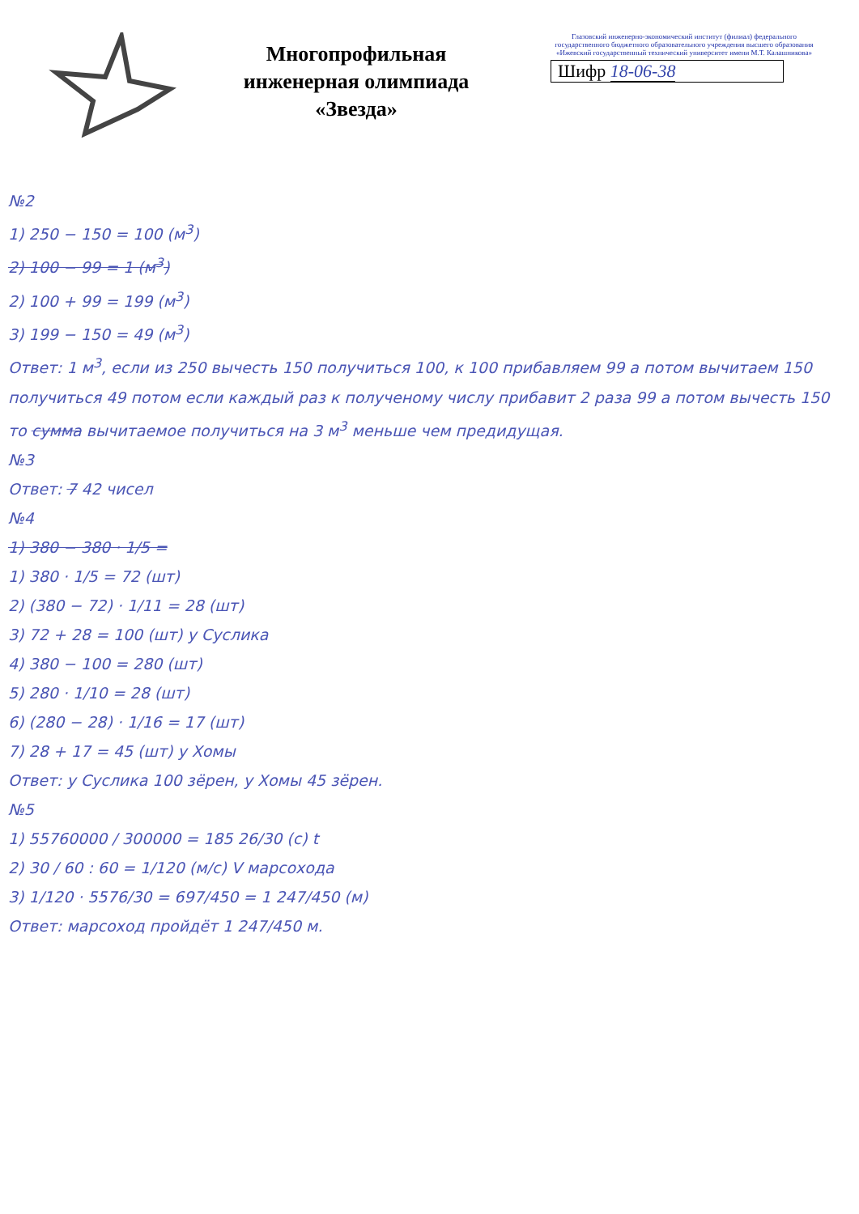Многопрофильная
инженерная олимпиада
«Звезда»
Глазовский инженерно-экономический институт (филиал) федерального государственного бюджетного образовательного учреждения высшего образования «Ижевский государственный технический университет имени М.Т. Калашникова»
Шифр 18-06-38
№2
1) 250 − 150 = 100 (м<sup>3</sup>)
2) 100 − 99 = 1 (м<sup>3</sup>)
2) 100 + 99 = 199 (м<sup>3</sup>)
3) 199 − 150 = 49 (м<sup>3</sup>)
Ответ: 1 м<sup>3</sup>, если из 250 вычесть 150 получиться 100, к 100 прибавляем 99 а потом вычитаем 150 получиться 49 потом если каждый раз к полученому числу прибавит 2 раза 99 а потом вычесть 150 то сумма вычитаемое получиться на 3 м<sup>3</sup> меньше чем предидущая.
№3
Ответ: 7 42 чисел
№4
1) 380 − 380 · 1/5 =
1) 380 · 1/5 = 72 (шт)
2) (380 − 72) · 1/11 = 28 (шт)
3) 72 + 28 = 100 (шт) у Суслика
4) 380 − 100 = 280 (шт)
5) 280 · 1/10 = 28 (шт)
6) (280 − 28) · 1/16 = 17 (шт)
7) 28 + 17 = 45 (шт) у Хомы
Ответ: у Суслика 100 зёрен, у Хомы 45 зёрен.
№5
1) 55760000 / 300000 = 185 26/30 (с) t
2) 30 / 60 : 60 = 1/120 (м/с) V марсохода
3) 1/120 · 5576/30 = 697/450 = 1 247/450 (м)
Ответ: марсоход пройдёт 1 247/450 м.